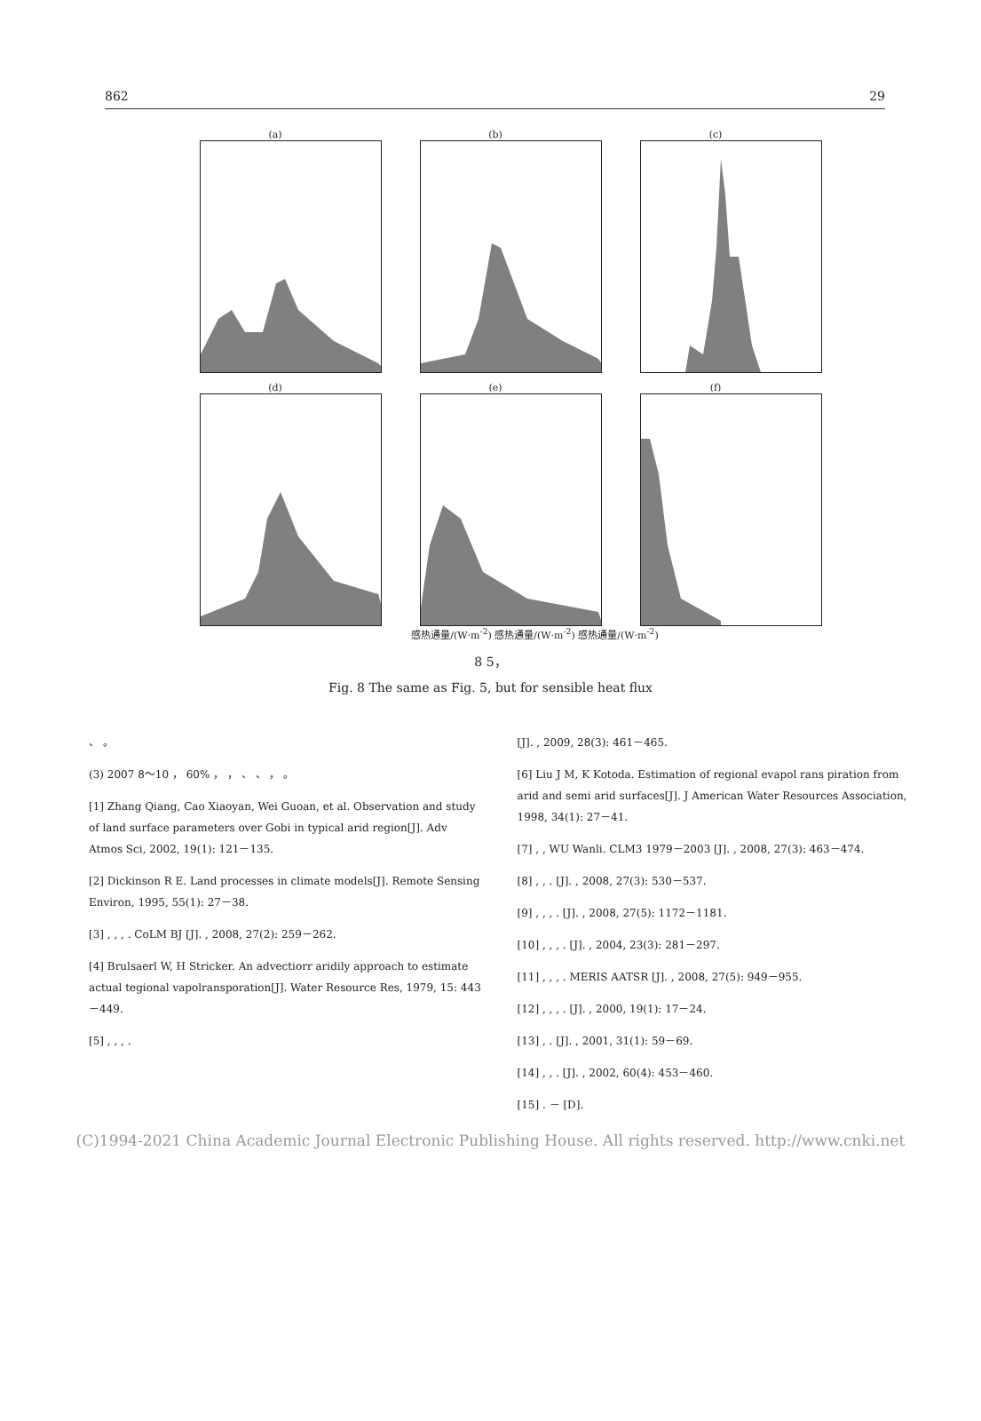862 29
(a)
(b)
(c)
(d)
(e)
(f)
感热通量/(W·m<sup>-2</sup>) 感热通量/(W·m<sup>-2</sup>) 感热通量/(W·m<sup>-2</sup>)
8 5，
Fig. 8 The same as Fig. 5, but for sensible heat flux
、 。
(3) 2007 8～10 ， 60% ， ， 、 、 ， 。
[1] Zhang Qiang, Cao Xiaoyan, Wei Guoan, et al. Observation and study of land surface parameters over Gobi in typical arid region[J]. Adv Atmos Sci, 2002, 19(1): 121－135.
[2] Dickinson R E. Land processes in climate models[J]. Remote Sensing Environ, 1995, 55(1): 27－38.
[3] , , , . CoLM BJ [J]. , 2008, 27(2): 259－262.
[4] Brulsaerl W, H Stricker. An advectiorr aridily approach to estimate actual tegional vapolransporation[J]. Water Resource Res, 1979, 15: 443－449.
[5] , , , .
[J]. , 2009, 28(3): 461－465.
[6] Liu J M, K Kotoda. Estimation of regional evapol rans piration from arid and semi arid surfaces[J]. J American Water Resources Association, 1998, 34(1): 27－41.
[7] , , WU Wanli. CLM3 1979－2003 [J]. , 2008, 27(3): 463－474.
[8] , , . [J]. , 2008, 27(3): 530－537.
[9] , , , . [J]. , 2008, 27(5): 1172－1181.
[10] , , , . [J]. , 2004, 23(3): 281－297.
[11] , , , . MERIS AATSR [J]. , 2008, 27(5): 949－955.
[12] , , , . [J]. , 2000, 19(1): 17－24.
[13] , . [J]. , 2001, 31(1): 59－69.
[14] , , . [J]. , 2002, 60(4): 453－460.
[15] . － [D].
(C)1994-2021 China Academic Journal Electronic Publishing House. All rights reserved. http://www.cnki.net